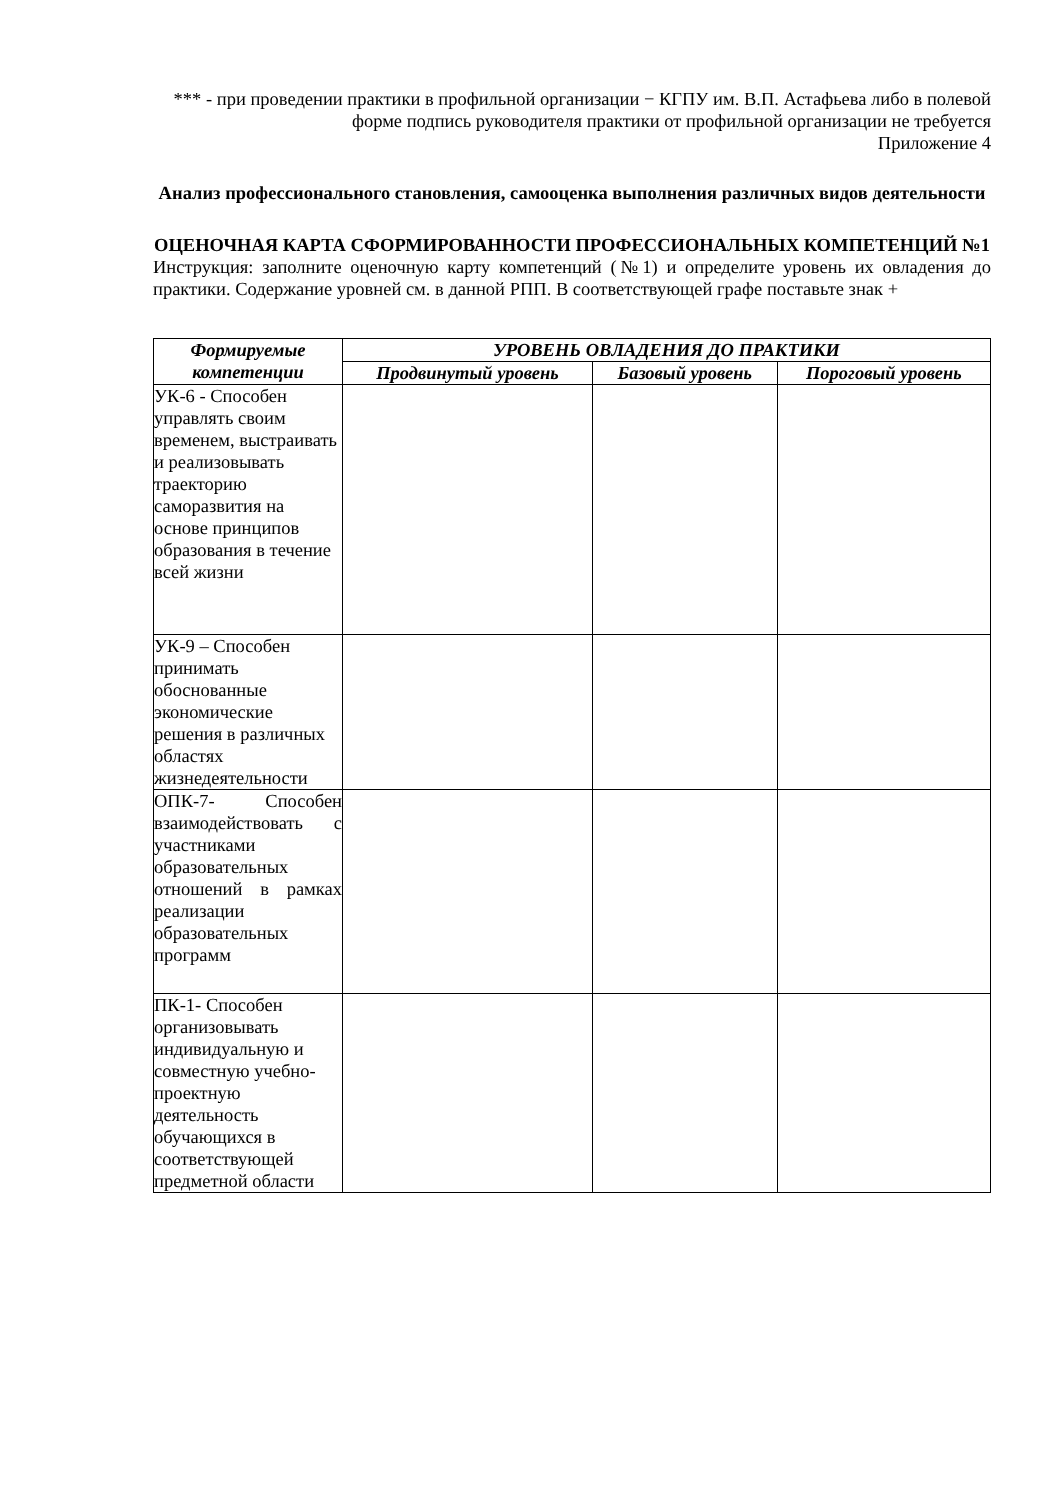*** - при проведении практики в профильной организации − КГПУ им. В.П. Астафьева либо в полевой форме подпись руководителя практики от профильной организации не требуется
Приложение 4
Анализ профессионального становления, самооценка выполнения различных видов деятельности
ОЦЕНОЧНАЯ КАРТА СФОРМИРОВАННОСТИ ПРОФЕССИОНАЛЬНЫХ КОМПЕТЕНЦИЙ №1
Инструкция: заполните оценочную карту компетенций (№1) и определите уровень их овладения до практики. Содержание уровней см. в данной РПП. В соответствующей графе поставьте знак +
| Формируемые компетенции | УРОВЕНЬ ОВЛАДЕНИЯ ДО ПРАКТИКИ | | |
| --- | --- | --- | --- |
| | Продвинутый уровень | Базовый уровень | Пороговый уровень |
| УК-6 - Способен управлять своим временем, выстраивать и реализовывать траекторию саморазвития на основе принципов образования в течение всей жизни | | | |
| УК-9 – Способен принимать обоснованные экономические решения в различных областях жизнедеятельности | | | |
| ОПК-7- Способен взаимодействовать с участниками образовательных отношений в рамках реализации образовательных программ | | | |
| ПК-1- Способен организовывать индивидуальную и совместную учебно-проектную деятельность обучающихся в соответствующей предметной области | | | |